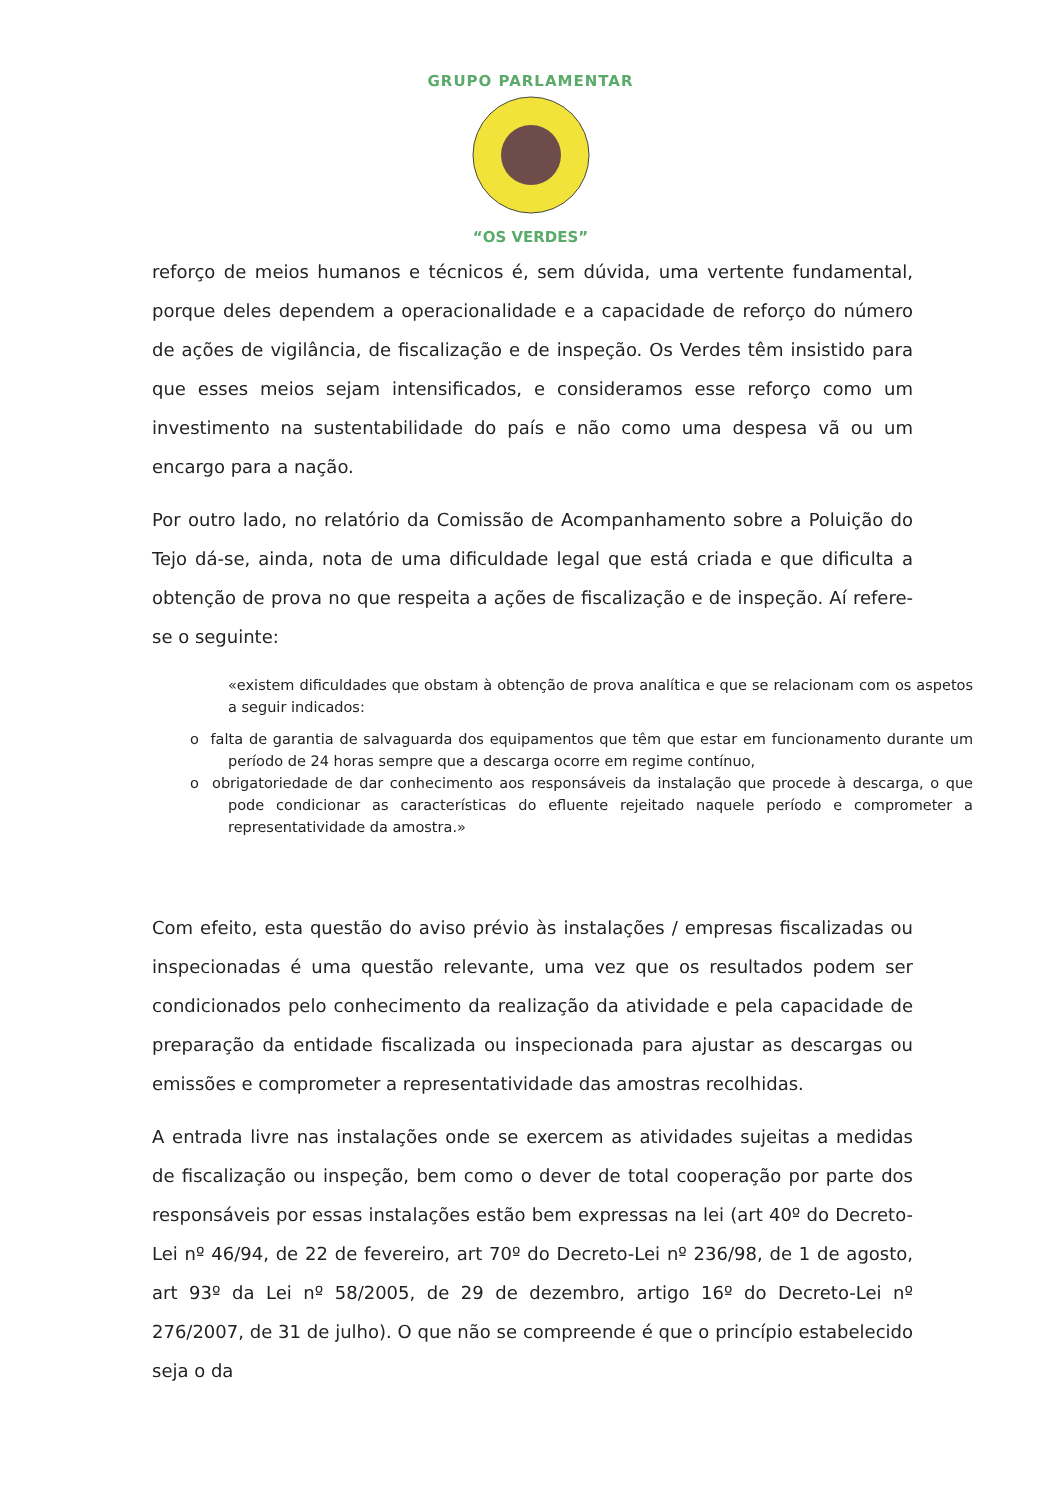GRUPO PARLAMENTAR
“OS VERDES”
reforço de meios humanos e técnicos é, sem dúvida, uma vertente fundamental, porque deles dependem a operacionalidade e a capacidade de reforço do número de ações de vigilância, de fiscalização e de inspeção. Os Verdes têm insistido para que esses meios sejam intensificados, e consideramos esse reforço como um investimento na sustentabilidade do país e não como uma despesa vã ou um encargo para a nação.
Por outro lado, no relatório da Comissão de Acompanhamento sobre a Poluição do Tejo dá-se, ainda, nota de uma dificuldade legal que está criada e que dificulta a obtenção de prova no que respeita a ações de fiscalização e de inspeção. Aí refere-se o seguinte:
«existem dificuldades que obstam à obtenção de prova analítica e que se relacionam com os aspetos a seguir indicados:
o falta de garantia de salvaguarda dos equipamentos que têm que estar em funcionamento durante um período de 24 horas sempre que a descarga ocorre em regime contínuo,
o obrigatoriedade de dar conhecimento aos responsáveis da instalação que procede à descarga, o que pode condicionar as características do efluente rejeitado naquele período e comprometer a representatividade da amostra.»
Com efeito, esta questão do aviso prévio às instalações / empresas fiscalizadas ou inspecionadas é uma questão relevante, uma vez que os resultados podem ser condicionados pelo conhecimento da realização da atividade e pela capacidade de preparação da entidade fiscalizada ou inspecionada para ajustar as descargas ou emissões e comprometer a representatividade das amostras recolhidas.
A entrada livre nas instalações onde se exercem as atividades sujeitas a medidas de fiscalização ou inspeção, bem como o dever de total cooperação por parte dos responsáveis por essas instalações estão bem expressas na lei (art 40º do Decreto-Lei nº 46/94, de 22 de fevereiro, art 70º do Decreto-Lei nº 236/98, de 1 de agosto, art 93º da Lei nº 58/2005, de 29 de dezembro, artigo 16º do Decreto-Lei nº 276/2007, de 31 de julho). O que não se compreende é que o princípio estabelecido seja o da